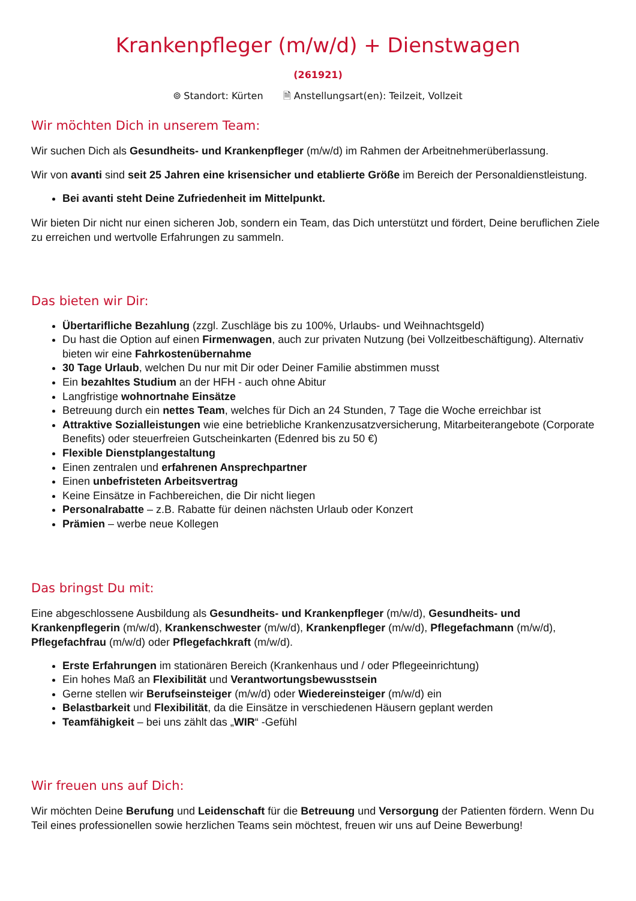Krankenpfleger (m/w/d) + Dienstwagen
(261921)
⌾ Standort: Kürten 🗎 Anstellungsart(en): Teilzeit, Vollzeit
Wir möchten Dich in unserem Team:
Wir suchen Dich als Gesundheits- und Krankenpfleger (m/w/d) im Rahmen der Arbeitnehmerüberlassung.
Wir von avanti sind seit 25 Jahren eine krisensicher und etablierte Größe im Bereich der Personaldienstleistung.
Bei avanti steht Deine Zufriedenheit im Mittelpunkt.
Wir bieten Dir nicht nur einen sicheren Job, sondern ein Team, das Dich unterstützt und fördert, Deine beruflichen Ziele zu erreichen und wertvolle Erfahrungen zu sammeln.
Das bieten wir Dir:
Übertarifliche Bezahlung (zzgl. Zuschläge bis zu 100%, Urlaubs- und Weihnachtsgeld)
Du hast die Option auf einen Firmenwagen, auch zur privaten Nutzung (bei Vollzeitbeschäftigung). Alternativ bieten wir eine Fahrkostenübernahme
30 Tage Urlaub, welchen Du nur mit Dir oder Deiner Familie abstimmen musst
Ein bezahltes Studium an der HFH - auch ohne Abitur
Langfristige wohnortnahe Einsätze
Betreuung durch ein nettes Team, welches für Dich an 24 Stunden, 7 Tage die Woche erreichbar ist
Attraktive Sozialleistungen wie eine betriebliche Krankenzusatzversicherung, Mitarbeiterangebote (Corporate Benefits) oder steuerfreien Gutscheinkarten (Edenred bis zu 50 €)
Flexible Dienstplangestaltung
Einen zentralen und erfahrenen Ansprechpartner
Einen unbefristeten Arbeitsvertrag
Keine Einsätze in Fachbereichen, die Dir nicht liegen
Personalrabatte – z.B. Rabatte für deinen nächsten Urlaub oder Konzert
Prämien – werbe neue Kollegen
Das bringst Du mit:
Eine abgeschlossene Ausbildung als Gesundheits- und Krankenpfleger (m/w/d), Gesundheits- und Krankenpflegerin (m/w/d), Krankenschwester (m/w/d), Krankenpfleger (m/w/d), Pflegefachmann (m/w/d), Pflegefachfrau (m/w/d) oder Pflegefachkraft (m/w/d).
Erste Erfahrungen im stationären Bereich (Krankenhaus und / oder Pflegeeinrichtung)
Ein hohes Maß an Flexibilität und Verantwortungsbewusstsein
Gerne stellen wir Berufseinsteiger (m/w/d) oder Wiedereinsteiger (m/w/d) ein
Belastbarkeit und Flexibilität, da die Einsätze in verschiedenen Häusern geplant werden
Teamfähigkeit – bei uns zählt das „WIR“ -Gefühl
Wir freuen uns auf Dich:
Wir möchten Deine Berufung und Leidenschaft für die Betreuung und Versorgung der Patienten fördern. Wenn Du Teil eines professionellen sowie herzlichen Teams sein möchtest, freuen wir uns auf Deine Bewerbung!